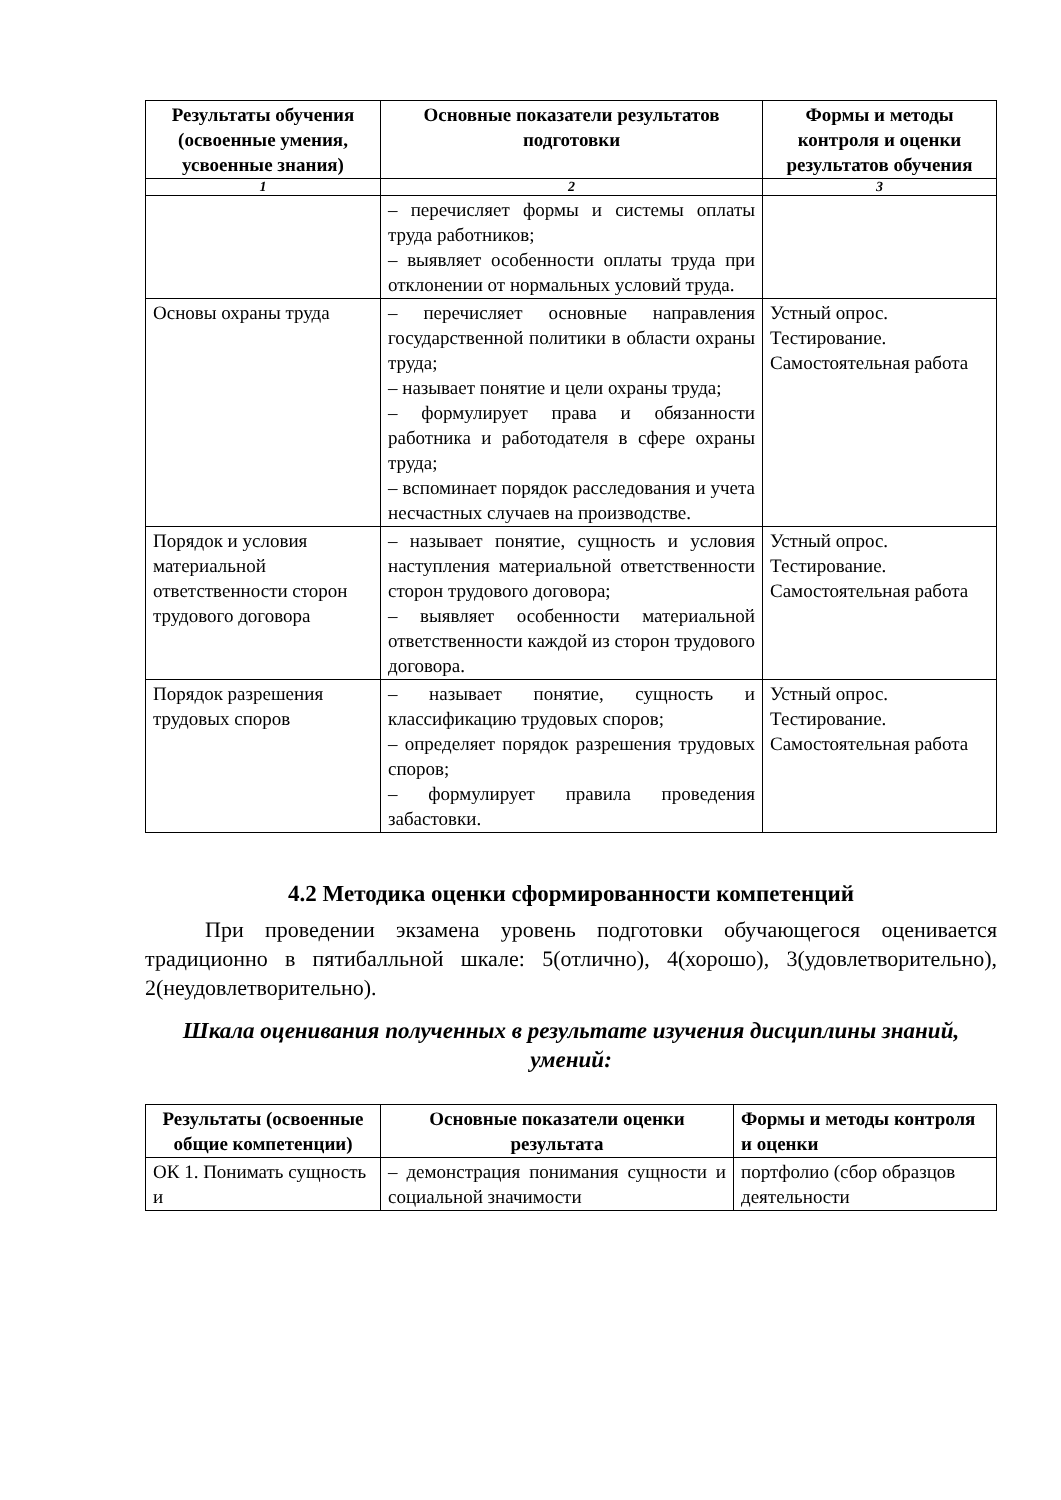| Результаты обучения (освоенные умения, усвоенные знания) | Основные показатели результатов подготовки | Формы и методы контроля и оценки результатов обучения |
| --- | --- | --- |
| 1 | 2 | 3 |
| | – перечисляет формы и системы оплаты труда работников; – выявляет особенности оплаты труда при отклонении от нормальных условий труда. | |
| Основы охраны труда | – перечисляет основные направления государственной политики в области охраны труда; – называет понятие и цели охраны труда; – формулирует права и обязанности работника и работодателя в сфере охраны труда; – вспоминает порядок расследования и учета несчастных случаев на производстве. | Устный опрос. Тестирование. Самостоятельная работа |
| Порядок и условия материальной ответственности сторон трудового договора | – называет понятие, сущность и условия наступления материальной ответственности сторон трудового договора; – выявляет особенности материальной ответственности каждой из сторон трудового договора. | Устный опрос. Тестирование. Самостоятельная работа |
| Порядок разрешения трудовых споров | – называет понятие, сущность и классификацию трудовых споров; – определяет порядок разрешения трудовых споров; – формулирует правила проведения забастовки. | Устный опрос. Тестирование. Самостоятельная работа |
4.2 Методика оценки сформированности компетенций
При проведении экзамена уровень подготовки обучающегося оценивается традиционно в пятибалльной шкале: 5(отлично), 4(хорошо), 3(удовлетворительно), 2(неудовлетворительно).
Шкала оценивания полученных в результате изучения дисциплины знаний, умений:
| Результаты (освоенные общие компетенции) | Основные показатели оценки результата | Формы и методы контроля и оценки |
| --- | --- | --- |
| ОК 1. Понимать сущность и | – демонстрация понимания сущности и социальной значимости | портфолио (сбор образцов деятельности |